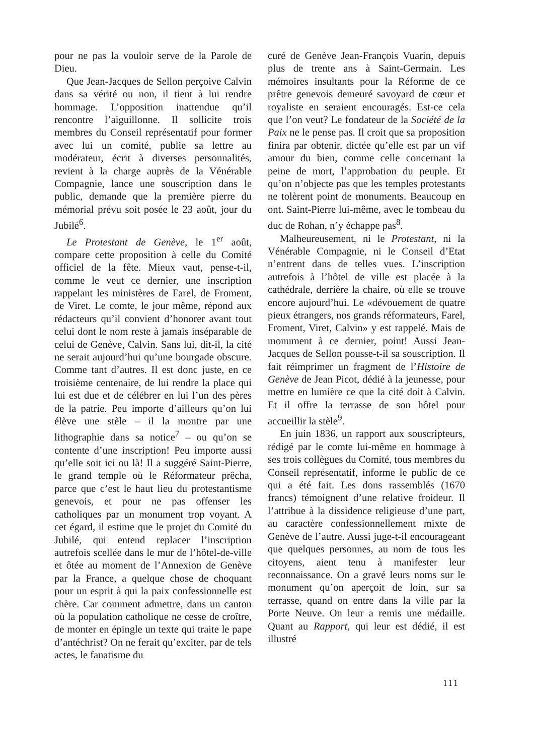pour ne pas la vouloir serve de la Parole de Dieu.
Que Jean-Jacques de Sellon perçoive Calvin dans sa vérité ou non, il tient à lui rendre hommage. L’opposition inattendue qu’il rencontre l’aiguillonne. Il sollicite trois membres du Conseil représentatif pour former avec lui un comité, publie sa lettre au modérateur, écrit à diverses personnalités, revient à la charge auprès de la Vénérable Compagnie, lance une souscription dans le public, demande que la première pierre du mémorial prévu soit posée le 23 août, jour du Jubilé<sup>6</sup>.
Le Protestant de Genève, le 1<sup>er</sup> août, compare cette proposition à celle du Comité officiel de la fête. Mieux vaut, pense-t-il, comme le veut ce dernier, une inscription rappelant les ministères de Farel, de Froment, de Viret. Le comte, le jour même, répond aux rédacteurs qu’il convient d’honorer avant tout celui dont le nom reste à jamais inséparable de celui de Genève, Calvin. Sans lui, dit-il, la cité ne serait aujourd’hui qu’une bourgade obscure. Comme tant d’autres. Il est donc juste, en ce troisième centenaire, de lui rendre la place qui lui est due et de célébrer en lui l’un des pères de la patrie. Peu importe d’ailleurs qu’on lui élève une stèle – il la montre par une lithographie dans sa notice<sup>7</sup> – ou qu’on se contente d’une inscription! Peu importe aussi qu’elle soit ici ou là! Il a suggéré Saint-Pierre, le grand temple où le Réformateur prêcha, parce que c’est le haut lieu du protestantisme genevois, et pour ne pas offenser les catholiques par un monument trop voyant. A cet égard, il estime que le projet du Comité du Jubilé, qui entend replacer l’inscription autrefois scellée dans le mur de l’hôtel-de-ville et ôtée au moment de l’Annexion de Genève par la France, a quelque chose de choquant pour un esprit à qui la paix confessionnelle est chère. Car comment admettre, dans un canton où la population catholique ne cesse de croître, de monter en épingle un texte qui traite le pape d’antéchrist? On ne ferait qu’exciter, par de tels actes, le fanatisme du
curé de Genève Jean-François Vuarin, depuis plus de trente ans à Saint-Germain. Les mémoires insultants pour la Réforme de ce prêtre genevois demeuré savoyard de cœur et royaliste en seraient encouragés. Est-ce cela que l’on veut? Le fondateur de la Société de la Paix ne le pense pas. Il croit que sa proposition finira par obtenir, dictée qu’elle est par un vif amour du bien, comme celle concernant la peine de mort, l’approbation du peuple. Et qu’on n’objecte pas que les temples protestants ne tolèrent point de monuments. Beaucoup en ont. Saint-Pierre lui-même, avec le tombeau du duc de Rohan, n’y échappe pas<sup>8</sup>.
Malheureusement, ni le Protestant, ni la Vénérable Compagnie, ni le Conseil d’Etat n’entrent dans de telles vues. L’inscription autrefois à l’hôtel de ville est placée à la cathédrale, derrière la chaire, où elle se trouve encore aujourd’hui. Le «dévouement de quatre pieux étrangers, nos grands réformateurs, Farel, Froment, Viret, Calvin» y est rappelé. Mais de monument à ce dernier, point! Aussi Jean-Jacques de Sellon pousse-t-il sa souscription. Il fait réimprimer un fragment de l’Histoire de Genève de Jean Picot, dédié à la jeunesse, pour mettre en lumière ce que la cité doit à Calvin. Et il offre la terrasse de son hôtel pour accueillir la stèle<sup>9</sup>.
En juin 1836, un rapport aux souscripteurs, rédigé par le comte lui-même en hommage à ses trois collègues du Comité, tous membres du Conseil représentatif, informe le public de ce qui a été fait. Les dons rassemblés (1670 francs) témoignent d’une relative froideur. Il l’attribue à la dissidence religieuse d’une part, au caractère confessionnellement mixte de Genève de l’autre. Aussi juge-t-il encourageant que quelques personnes, au nom de tous les citoyens, aient tenu à manifester leur reconnaissance. On a gravé leurs noms sur le monument qu’on aperçoit de loin, sur sa terrasse, quand on entre dans la ville par la Porte Neuve. On leur a remis une médaille. Quant au Rapport, qui leur est dédié, il est illustré
111